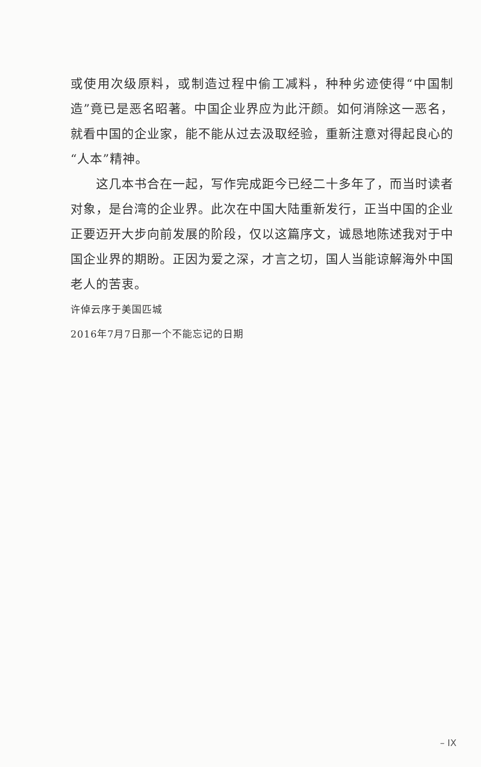或使用次级原料，或制造过程中偷工减料，种种劣迹使得“中国制造”竟已是恶名昭著。中国企业界应为此汗颜。如何消除这一恶名，就看中国的企业家，能不能从过去汲取经验，重新注意对得起良心的“人本”精神。
这几本书合在一起，写作完成距今已经二十多年了，而当时读者对象，是台湾的企业界。此次在中国大陆重新发行，正当中国的企业正要迈开大步向前发展的阶段，仅以这篇序文，诚恳地陈述我对于中国企业界的期盼。正因为爱之深，才言之切，国人当能谅解海外中国老人的苦衷。
许倬云序于美国匹城
2016年7月7日那一个不能忘记的日期
– IX